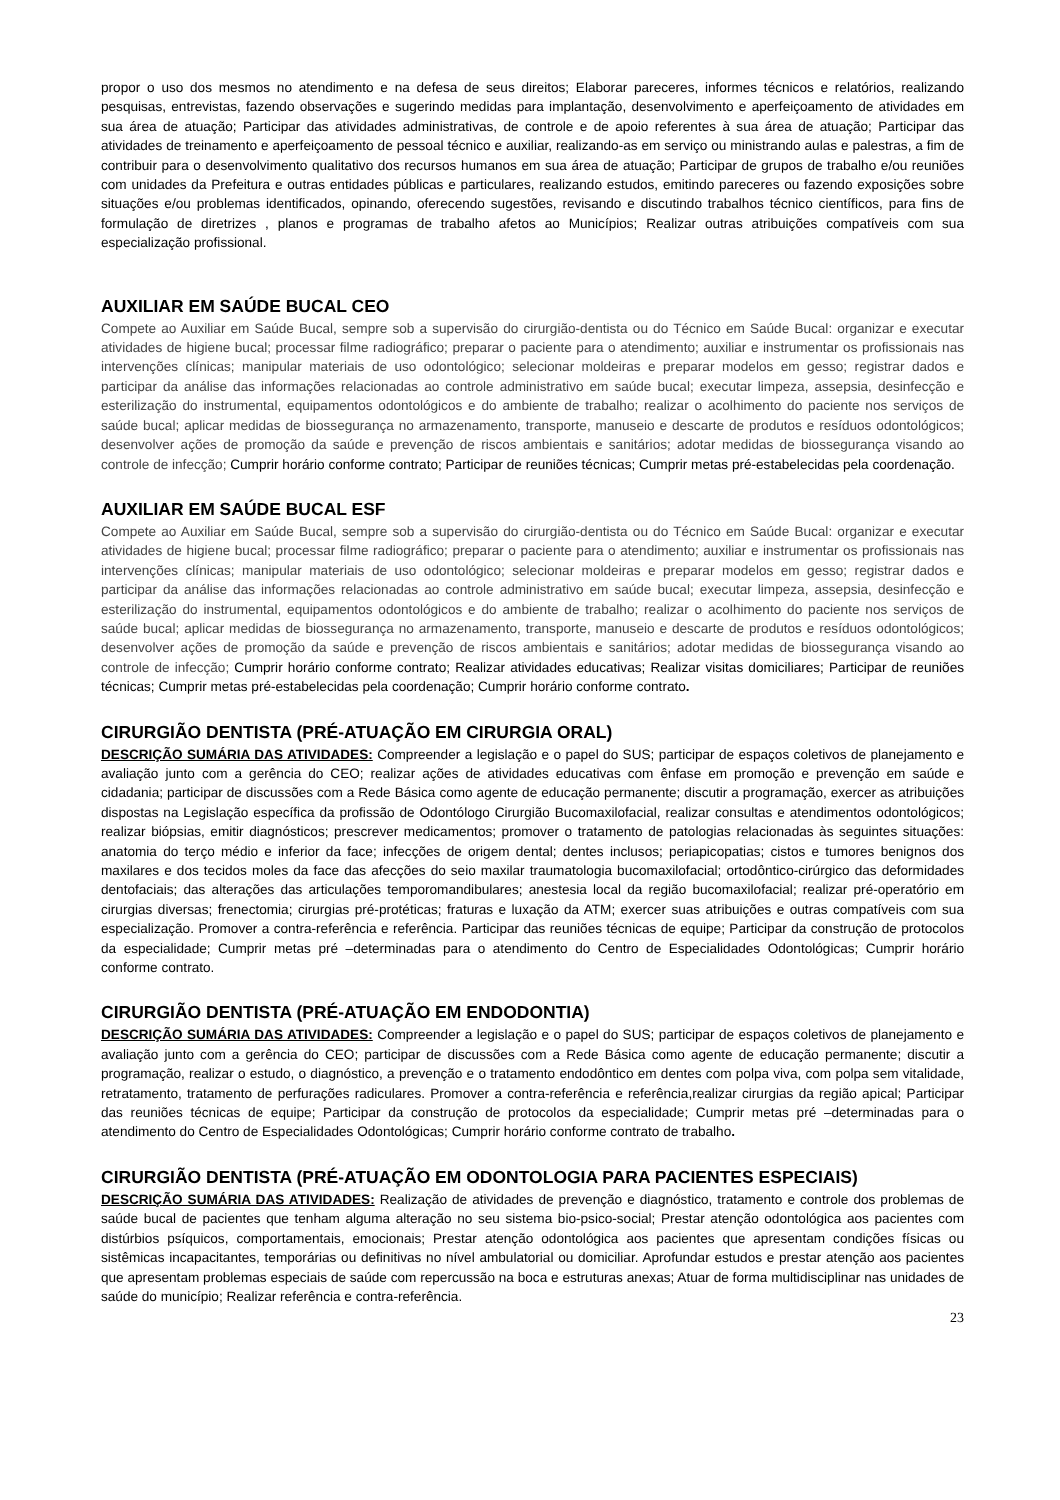propor o uso dos mesmos no atendimento e na defesa de seus direitos; Elaborar pareceres, informes técnicos e relatórios, realizando pesquisas, entrevistas, fazendo observações e sugerindo medidas para implantação, desenvolvimento e aperfeiçoamento de atividades em sua área de atuação; Participar das atividades administrativas, de controle e de apoio referentes à sua área de atuação; Participar das atividades de treinamento e aperfeiçoamento de pessoal técnico e auxiliar, realizando-as em serviço ou ministrando aulas e palestras, a fim de contribuir para o desenvolvimento qualitativo dos recursos humanos em sua área de atuação; Participar de grupos de trabalho e/ou reuniões com unidades da Prefeitura e outras entidades públicas e particulares, realizando estudos, emitindo pareceres ou fazendo exposições sobre situações e/ou problemas identificados, opinando, oferecendo sugestões, revisando e discutindo trabalhos técnico científicos, para fins de formulação de diretrizes , planos e programas de trabalho afetos ao Municípios; Realizar outras atribuições compatíveis com sua especialização profissional.
AUXILIAR EM SAÚDE BUCAL CEO
Compete ao Auxiliar em Saúde Bucal, sempre sob a supervisão do cirurgião-dentista ou do Técnico em Saúde Bucal: organizar e executar atividades de higiene bucal; processar filme radiográfico; preparar o paciente para o atendimento; auxiliar e instrumentar os profissionais nas intervenções clínicas; manipular materiais de uso odontológico; selecionar moldeiras e preparar modelos em gesso; registrar dados e participar da análise das informações relacionadas ao controle administrativo em saúde bucal; executar limpeza, assepsia, desinfecção e esterilização do instrumental, equipamentos odontológicos e do ambiente de trabalho; realizar o acolhimento do paciente nos serviços de saúde bucal; aplicar medidas de biossegurança no armazenamento, transporte, manuseio e descarte de produtos e resíduos odontológicos; desenvolver ações de promoção da saúde e prevenção de riscos ambientais e sanitários; adotar medidas de biossegurança visando ao controle de infecção; Cumprir horário conforme contrato; Participar de reuniões técnicas; Cumprir metas pré-estabelecidas pela coordenação.
AUXILIAR EM SAÚDE BUCAL ESF
Compete ao Auxiliar em Saúde Bucal, sempre sob a supervisão do cirurgião-dentista ou do Técnico em Saúde Bucal: organizar e executar atividades de higiene bucal; processar filme radiográfico; preparar o paciente para o atendimento; auxiliar e instrumentar os profissionais nas intervenções clínicas; manipular materiais de uso odontológico; selecionar moldeiras e preparar modelos em gesso; registrar dados e participar da análise das informações relacionadas ao controle administrativo em saúde bucal; executar limpeza, assepsia, desinfecção e esterilização do instrumental, equipamentos odontológicos e do ambiente de trabalho; realizar o acolhimento do paciente nos serviços de saúde bucal; aplicar medidas de biossegurança no armazenamento, transporte, manuseio e descarte de produtos e resíduos odontológicos; desenvolver ações de promoção da saúde e prevenção de riscos ambientais e sanitários; adotar medidas de biossegurança visando ao controle de infecção; Cumprir horário conforme contrato; Realizar atividades educativas; Realizar visitas domiciliares; Participar de reuniões técnicas; Cumprir metas pré-estabelecidas pela coordenação; Cumprir horário conforme contrato.
CIRURGIÃO DENTISTA (PRÉ-ATUAÇÃO EM CIRURGIA ORAL)
DESCRIÇÃO SUMÁRIA DAS ATIVIDADES: Compreender a legislação e o papel do SUS; participar de espaços coletivos de planejamento e avaliação junto com a gerência do CEO; realizar ações de atividades educativas com ênfase em promoção e prevenção em saúde e cidadania; participar de discussões com a Rede Básica como agente de educação permanente; discutir a programação, exercer as atribuições dispostas na Legislação específica da profissão de Odontólogo Cirurgião Bucomaxilofacial, realizar consultas e atendimentos odontológicos; realizar biópsias, emitir diagnósticos; prescrever medicamentos; promover o tratamento de patologias relacionadas às seguintes situações: anatomia do terço médio e inferior da face; infecções de origem dental; dentes inclusos; periapicopatias; cistos e tumores benignos dos maxilares e dos tecidos moles da face das afecções do seio maxilar traumatologia bucomaxilofacial; ortodôntico-cirúrgico das deformidades dentofaciais; das alterações das articulações temporomandibulares; anestesia local da região bucomaxilofacial; realizar pré-operatório em cirurgias diversas; frenectomia; cirurgias pré-protéticas; fraturas e luxação da ATM; exercer suas atribuições e outras compatíveis com sua especialização. Promover a contra-referência e referência. Participar das reuniões técnicas de equipe; Participar da construção de protocolos da especialidade; Cumprir metas pré –determinadas para o atendimento do Centro de Especialidades Odontológicas; Cumprir horário conforme contrato.
CIRURGIÃO DENTISTA (PRÉ-ATUAÇÃO EM ENDODONTIA)
DESCRIÇÃO SUMÁRIA DAS ATIVIDADES: Compreender a legislação e o papel do SUS; participar de espaços coletivos de planejamento e avaliação junto com a gerência do CEO; participar de discussões com a Rede Básica como agente de educação permanente; discutir a programação, realizar o estudo, o diagnóstico, a prevenção e o tratamento endodôntico em dentes com polpa viva, com polpa sem vitalidade, retratamento, tratamento de perfurações radiculares. Promover a contra-referência e referência,realizar cirurgias da região apical; Participar das reuniões técnicas de equipe; Participar da construção de protocolos da especialidade; Cumprir metas pré –determinadas para o atendimento do Centro de Especialidades Odontológicas; Cumprir horário conforme contrato de trabalho.
CIRURGIÃO DENTISTA (PRÉ-ATUAÇÃO EM ODONTOLOGIA PARA PACIENTES ESPECIAIS)
DESCRIÇÃO SUMÁRIA DAS ATIVIDADES: Realização de atividades de prevenção e diagnóstico, tratamento e controle dos problemas de saúde bucal de pacientes que tenham alguma alteração no seu sistema bio-psico-social; Prestar atenção odontológica aos pacientes com distúrbios psíquicos, comportamentais, emocionais; Prestar atenção odontológica aos pacientes que apresentam condições físicas ou sistêmicas incapacitantes, temporárias ou definitivas no nível ambulatorial ou domiciliar. Aprofundar estudos e prestar atenção aos pacientes que apresentam problemas especiais de saúde com repercussão na boca e estruturas anexas; Atuar de forma multidisciplinar nas unidades de saúde do município; Realizar referência e contra-referência.
23